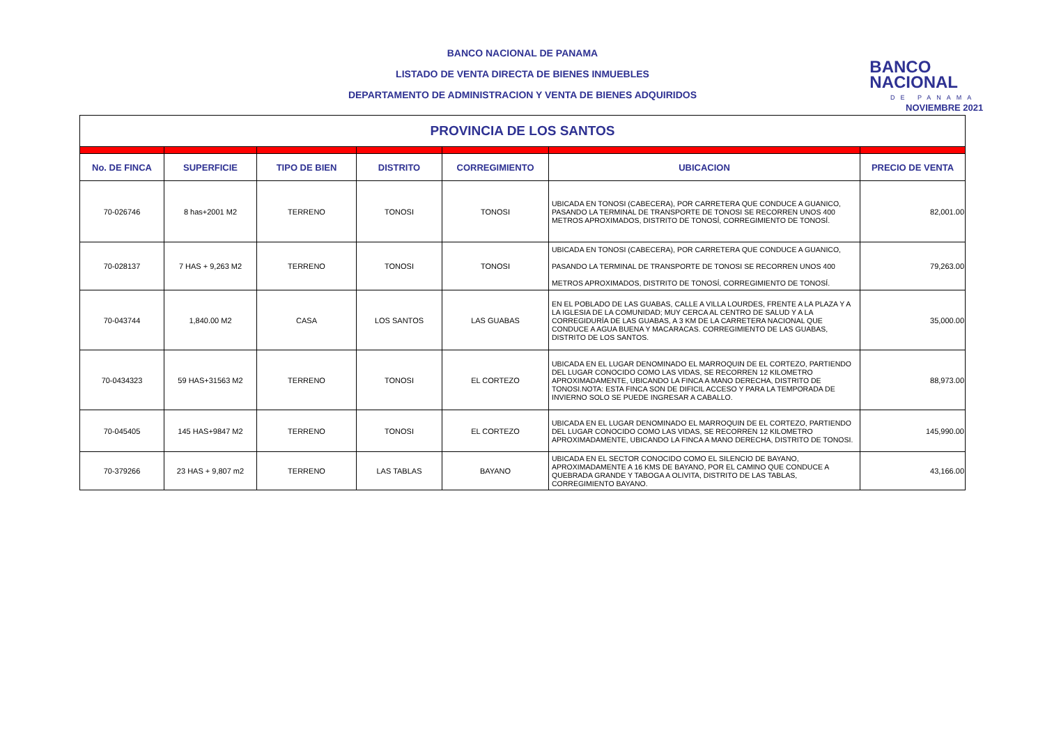BANCO NACIONAL DE PANAMA
LISTADO DE VENTA DIRECTA DE BIENES INMUEBLES
DEPARTAMENTO DE ADMINISTRACION Y VENTA DE BIENES ADQUIRIDOS
BANCO
NACIONAL
DE PANAMA
NOVIEMBRE 2021
| PROVINCIA DE LOS SANTOS | | | | | | |
| No. DE FINCA | SUPERFICIE | TIPO DE BIEN | DISTRITO | CORREGIMIENTO | UBICACION | PRECIO DE VENTA |
| 70-026746 | 8 has+2001 M2 | TERRENO | TONOSI | TONOSI | UBICADA EN TONOSI (CABECERA), POR CARRETERA QUE CONDUCE A GUANICO, PASANDO LA TERMINAL DE TRANSPORTE DE TONOSI SE RECORREN UNOS 400 METROS APROXIMADOS, DISTRITO DE TONOSÍ, CORREGIMIENTO DE TONOSÍ. | 82,001.00 |
| 70-028137 | 7 HAS + 9,263 M2 | TERRENO | TONOSI | TONOSI | UBICADA EN TONOSI (CABECERA), POR CARRETERA QUE CONDUCE A GUANICO, PASANDO LA TERMINAL DE TRANSPORTE DE TONOSI SE RECORREN UNOS 400 METROS APROXIMADOS, DISTRITO DE TONOSÍ, CORREGIMIENTO DE TONOSÍ. | 79,263.00 |
| 70-043744 | 1,840.00 M2 | CASA | LOS SANTOS | LAS GUABAS | EN EL POBLADO DE LAS GUABAS, CALLE A VILLA LOURDES, FRENTE A LA PLAZA Y A LA IGLESIA DE LA COMUNIDAD; MUY CERCA AL CENTRO DE SALUD Y A LA CORREGIDURÍA DE LAS GUABAS, A 3 KM DE LA CARRETERA NACIONAL QUE CONDUCE A AGUA BUENA Y MACARACAS. CORREGIMIENTO DE LAS GUABAS, DISTRITO DE LOS SANTOS. | 35,000.00 |
| 70-0434323 | 59 HAS+31563 M2 | TERRENO | TONOSI | EL CORTEZO | UBICADA EN EL LUGAR DENOMINADO EL MARROQUIN DE EL CORTEZO, PARTIENDO DEL LUGAR CONOCIDO COMO LAS VIDAS, SE RECORREN 12 KILOMETRO APROXIMADAMENTE, UBICANDO LA FINCA A MANO DERECHA, DISTRITO DE TONOSI.NOTA: ESTA FINCA SON DE DIFICIL ACCESO Y PARA LA TEMPORADA DE INVIERNO SOLO SE PUEDE INGRESAR A CABALLO. | 88,973.00 |
| 70-045405 | 145 HAS+9847 M2 | TERRENO | TONOSI | EL CORTEZO | UBICADA EN EL LUGAR DENOMINADO EL MARROQUIN DE EL CORTEZO, PARTIENDO DEL LUGAR CONOCIDO COMO LAS VIDAS, SE RECORREN 12 KILOMETRO APROXIMADAMENTE, UBICANDO LA FINCA A MANO DERECHA, DISTRITO DE TONOSI. | 145,990.00 |
| 70-379266 | 23 HAS + 9,807 m2 | TERRENO | LAS TABLAS | BAYANO | UBICADA EN EL SECTOR CONOCIDO COMO EL SILENCIO DE BAYANO, APROXIMADAMENTE A 16 KMS DE BAYANO, POR EL CAMINO QUE CONDUCE A QUEBRADA GRANDE Y TABOGA A OLIVITA, DISTRITO DE LAS TABLAS, CORREGIMIENTO BAYANO. | 43,166.00 |